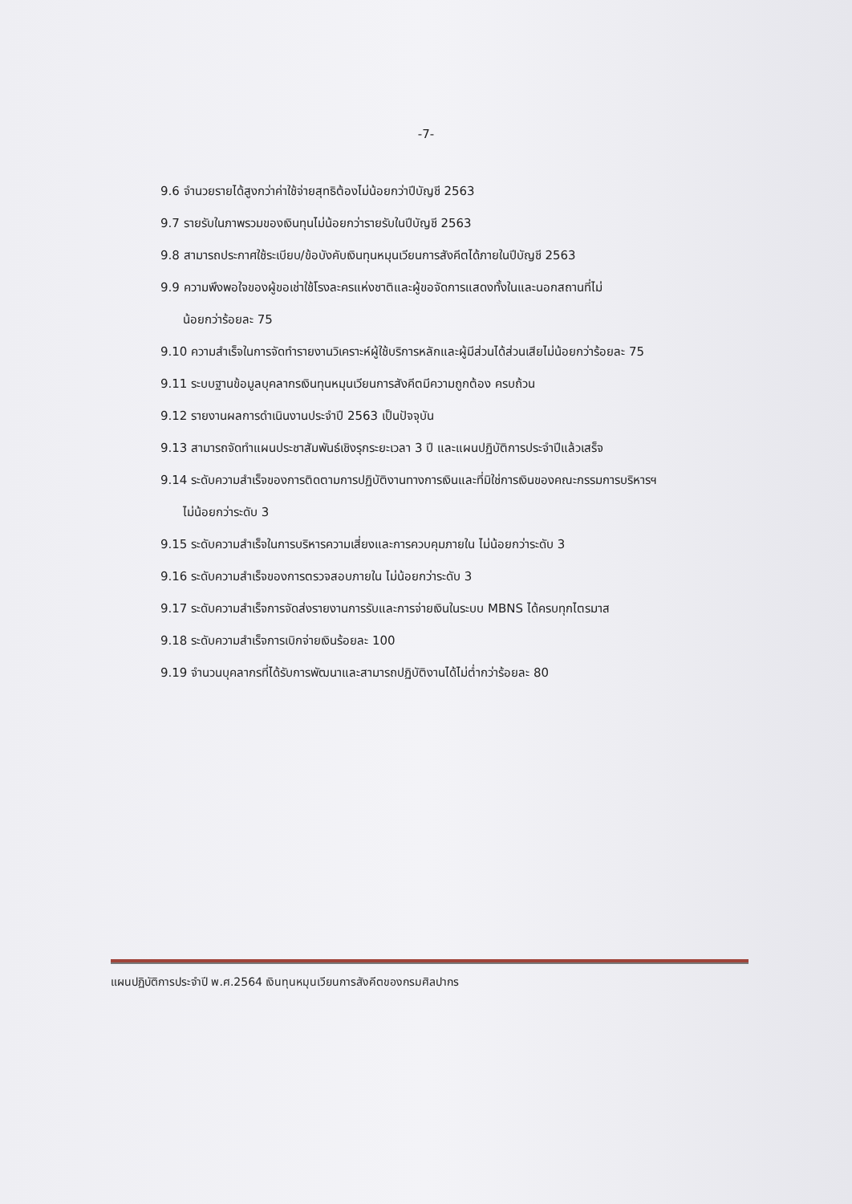-7-
9.6 จำนวยรายได้สูงกว่าค่าใช้จ่ายสุทธิต้องไม่น้อยกว่าปีบัญชี 2563
9.7 รายรับในภาพรวมของเงินทุนไม่น้อยกว่ารายรับในปีบัญชี 2563
9.8 สามารถประกาศใช้ระเบียบ/ข้อบังคับเงินทุนหมุนเวียนการสังคีตได้ภายในปีบัญชี 2563
9.9 ความพึงพอใจของผู้ขอเช่าใช้โรงละครแห่งชาติและผู้ขอจัดการแสดงทั้งในและนอกสถานที่ไม่
น้อยกว่าร้อยละ 75
9.10 ความสำเร็จในการจัดทำรายงานวิเคราะห์ผู้ใช้บริการหลักและผู้มีส่วนได้ส่วนเสียไม่น้อยกว่าร้อยละ 75
9.11 ระบบฐานข้อมูลบุคลากรเงินทุนหมุนเวียนการสังคีตมีความถูกต้อง ครบถ้วน
9.12 รายงานผลการดำเนินงานประจำปี 2563 เป็นปัจจุบัน
9.13 สามารถจัดทำแผนประชาสัมพันธ์เชิงรุกระยะเวลา 3 ปี และแผนปฏิบัติการประจำปีแล้วเสร็จ
9.14 ระดับความสำเร็จของการติดตามการปฏิบัติงานทางการเงินและที่มิใช่การเงินของคณะกรรมการบริหารฯ
ไม่น้อยกว่าระดับ 3
9.15 ระดับความสำเร็จในการบริหารความเสี่ยงและการควบคุมภายใน ไม่น้อยกว่าระดับ 3
9.16 ระดับความสำเร็จของการตรวจสอบภายใน ไม่น้อยกว่าระดับ 3
9.17 ระดับความสำเร็จการจัดส่งรายงานการรับและการจ่ายเงินในระบบ MBNS ได้ครบทุกไตรมาส
9.18 ระดับความสำเร็จการเบิกจ่ายเงินร้อยละ 100
9.19 จำนวนบุคลากรที่ได้รับการพัฒนาและสามารถปฏิบัติงานได้ไม่ต่ำกว่าร้อยละ 80
แผนปฏิบัติการประจำปี พ.ศ.2564 เงินทุนหมุนเวียนการสังคีตของกรมศิลปากร